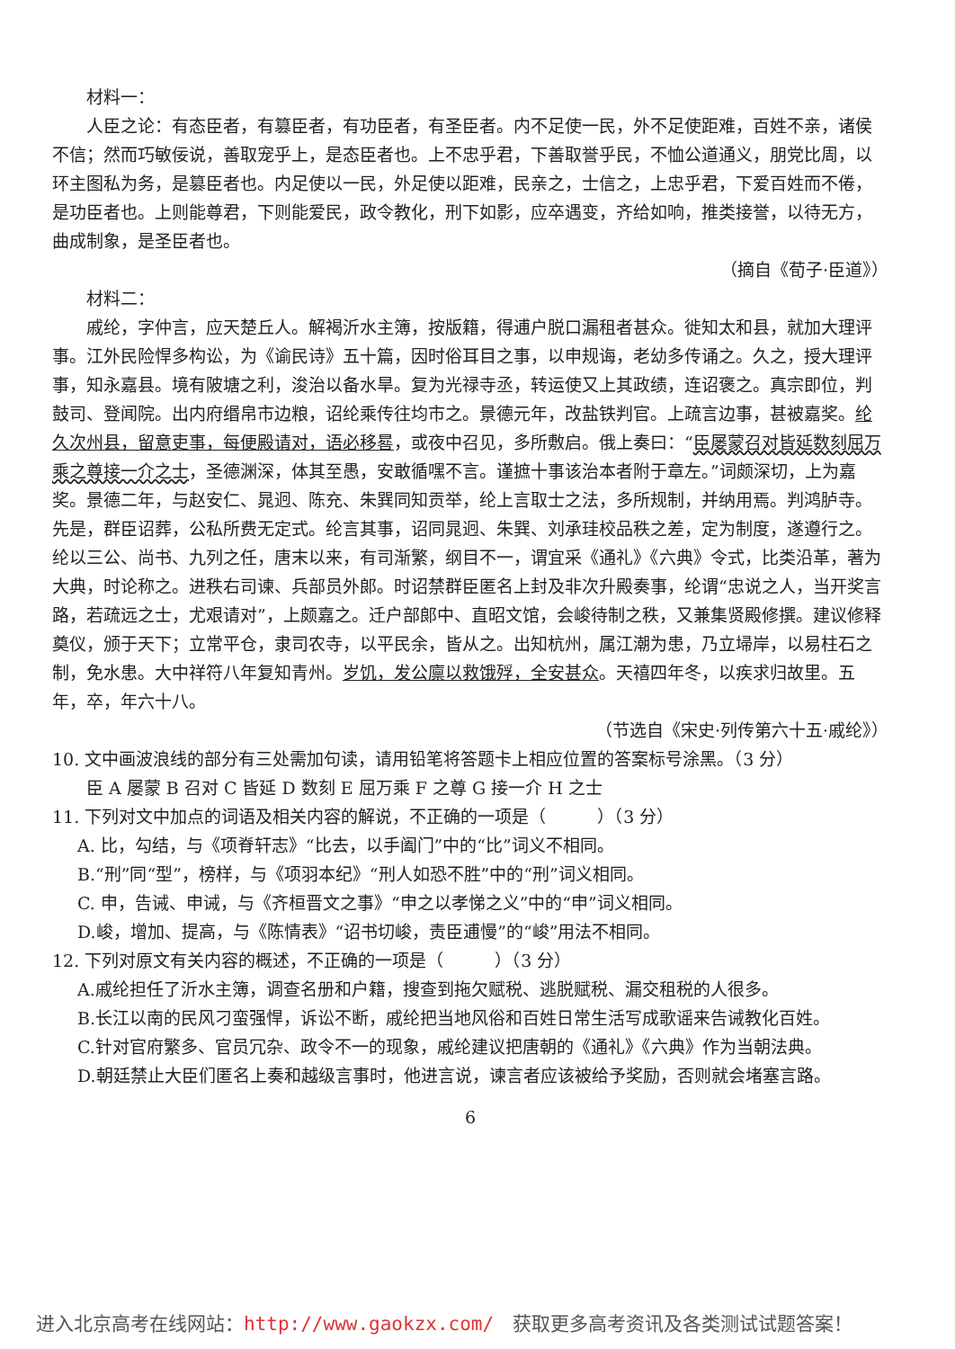材料一：
人臣之论：有态臣者，有篡臣者，有功臣者，有圣臣者。内不足使一民，外不足使距难，百姓不亲，诸侯不信；然而巧敏佞说，善取宠乎上，是态臣者也。上不忠乎君，下善取誉乎民，不恤公道通义，朋党比周，以环主图私为务，是篡臣者也。内足使以一民，外足使以距难，民亲之，士信之，上忠乎君，下爱百姓而不倦，是功臣者也。上则能尊君，下则能爱民，政令教化，刑下如影，应卒遇变，齐给如响，推类接誉，以待无方，曲成制象，是圣臣者也。
（摘自《荀子·臣道》）
材料二：
戚纶，字仲言，应天楚丘人。解褐沂水主簿，按版籍，得逋户脱口漏租者甚众。徙知太和县，就加大理评事。江外民险悍多构讼，为《谕民诗》五十篇，因时俗耳目之事，以申规诲，老幼多传诵之。久之，授大理评事，知永嘉县。境有陂塘之利，浚治以备水旱。复为光禄寺丞，转运使又上其政绩，连诏褒之。真宗即位，判鼓司、登闻院。出内府缗帛市边粮，诏纶乘传往均市之。景德元年，改盐铁判官。上疏言边事，甚被嘉奖。纶久次州县，留意吏事，每便殿请对，语必移晷，或夜中召见，多所敷启。俄上奏曰：“臣屡蒙召对皆延数刻屈万乘之尊接一介之士，圣德渊深，体其至愚，安敢循嘿不言。谨摭十事该治本者附于章左。”词颇深切，上为嘉奖。景德二年，与赵安仁、晁迥、陈充、朱巽同知贡举，纶上言取士之法，多所规制，并纳用焉。判鸿胪寺。先是，群臣诏葬，公私所费无定式。纶言其事，诏同晁迥、朱巽、刘承珪校品秩之差，定为制度，遂遵行之。纶以三公、尚书、九列之任，唐末以来，有司渐繁，纲目不一，谓宜采《通礼》《六典》令式，比类沿革，著为大典，时论称之。进秩右司谏、兵部员外郎。时诏禁群臣匿名上封及非次升殿奏事，纶谓“忠说之人，当开奖言路，若疏远之士，尤艰请对”，上颇嘉之。迁户部郎中、直昭文馆，会峻待制之秩，又兼集贤殿修撰。建议修释奠仪，颁于天下；立常平仓，隶司农寺，以平民余，皆从之。出知杭州，属江潮为患，乃立埽岸，以易柱石之制，免水患。大中祥符八年复知青州。岁饥，发公廪以救饿殍，全安甚众。天禧四年冬，以疾求归故里。五年，卒，年六十八。
（节选自《宋史·列传第六十五·戚纶》）
10. 文中画波浪线的部分有三处需加句读，请用铅笔将答题卡上相应位置的答案标号涂黑。（3 分）
臣 A 屡蒙 B 召对 C 皆延 D 数刻 E 屈万乘 F 之尊 G 接一介 H 之士
11. 下列对文中加点的词语及相关内容的解说，不正确的一项是（　　　）（3 分）
A. 比，勾结，与《项脊轩志》“比去，以手阖门”中的“比”词义不相同。
B.“刑”同“型”，榜样，与《项羽本纪》“刑人如恐不胜”中的“刑”词义相同。
C. 申，告诫、申诫，与《齐桓晋文之事》“申之以孝悌之义”中的“申”词义相同。
D.峻，增加、提高，与《陈情表》“诏书切峻，责臣逋慢”的“峻”用法不相同。
12. 下列对原文有关内容的概述，不正确的一项是（　　　）（3 分）
A.戚纶担任了沂水主簿，调查名册和户籍，搜查到拖欠赋税、逃脱赋税、漏交租税的人很多。
B.长江以南的民风刁蛮强悍，诉讼不断，戚纶把当地风俗和百姓日常生活写成歌谣来告诫教化百姓。
C.针对官府繁多、官员冗杂、政令不一的现象，戚纶建议把唐朝的《通礼》《六典》作为当朝法典。
D.朝廷禁止大臣们匿名上奏和越级言事时，他进言说，谏言者应该被给予奖励，否则就会堵塞言路。
6
进入北京高考在线网站：http://www.gaokzx.com/　获取更多高考资讯及各类测试试题答案！